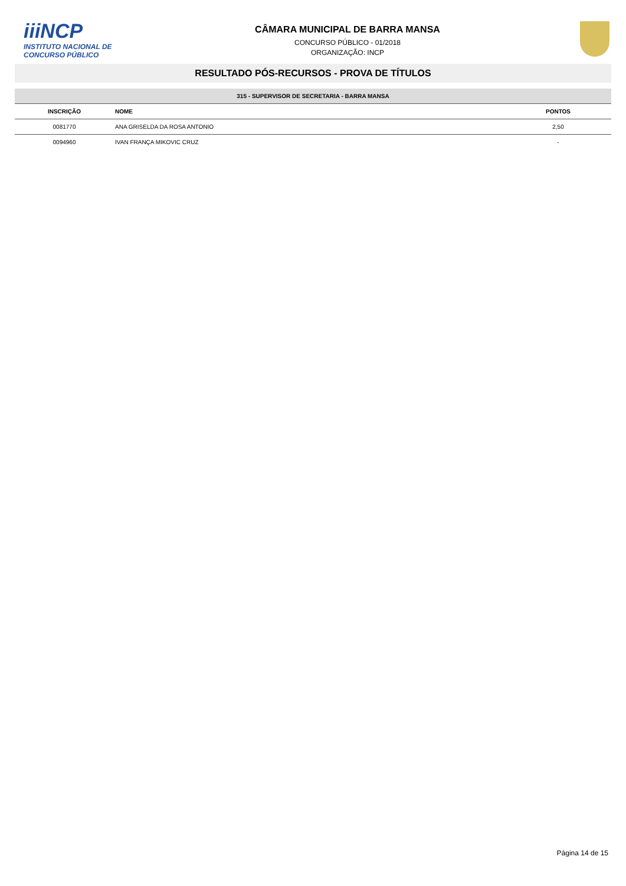iiiNCP
INSTITUTO NACIONAL DE
CONCURSO PÚBLICO
CÂMARA MUNICIPAL DE BARRA MANSA
CONCURSO PÚBLICO - 01/2018
ORGANIZAÇÃO: INCP
RESULTADO PÓS-RECURSOS - PROVA DE TÍTULOS
315 - SUPERVISOR DE SECRETARIA - BARRA MANSA
| INSCRIÇÃO | NOME | PONTOS |
| --- | --- | --- |
| 0081770 | ANA GRISELDA DA ROSA ANTONIO | 2,50 |
| 0094960 | IVAN FRANÇA MIKOVIC CRUZ | - |
Página 14 de 15